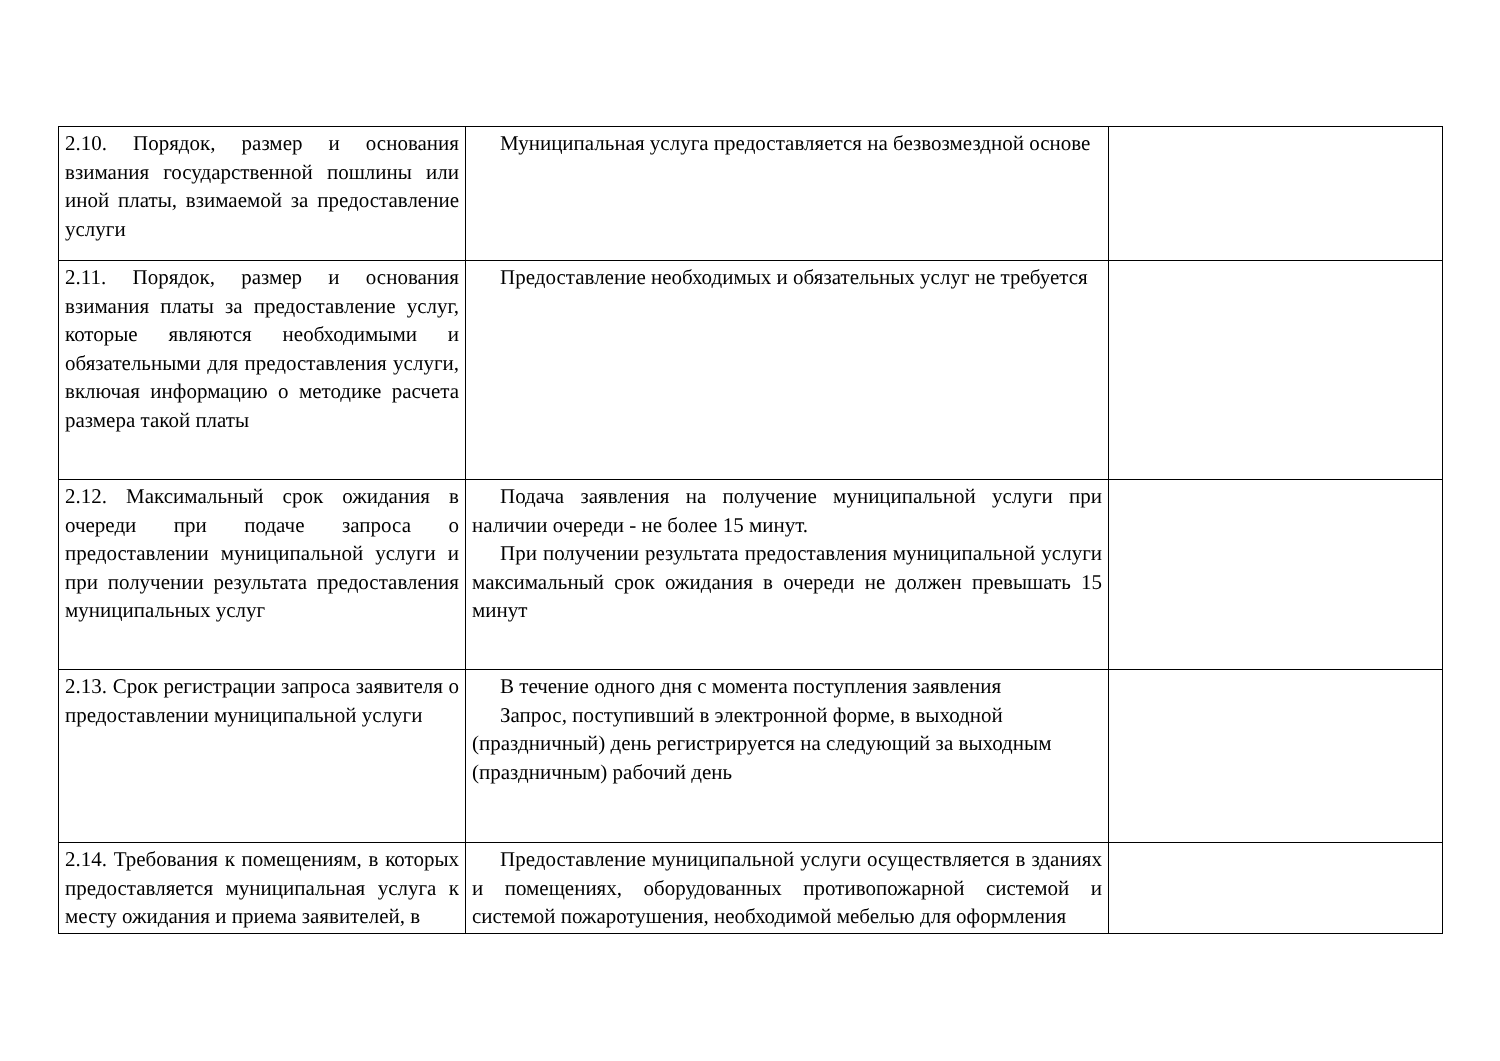| 2.10. Порядок, размер и основания взимания государственной пошлины или иной платы, взимаемой за предоставление услуги | Муниципальная услуга предоставляется на безвозмездной основе | |
| 2.11. Порядок, размер и основания взимания платы за предоставление услуг, которые являются необходимыми и обязательными для предоставления услуги, включая информацию о методике расчета размера такой платы | Предоставление необходимых и обязательных услуг не требуется | |
| 2.12. Максимальный срок ожидания в очереди при подаче запроса о предоставлении муниципальной услуги и при получении результата предоставления муниципальных услуг | Подача заявления на получение муниципальной услуги при наличии очереди - не более 15 минут. При получении результата предоставления муниципальной услуги максимальный срок ожидания в очереди не должен превышать 15 минут | |
| 2.13. Срок регистрации запроса заявителя о предоставлении муниципальной услуги | В течение одного дня с момента поступления заявления Запрос, поступивший в электронной форме, в выходной (праздничный) день регистрируется на следующий за выходным (праздничным) рабочий день | |
| 2.14. Требования к помещениям, в которых предоставляется муниципальная услуга к месту ожидания и приема заявителей, в | Предоставление муниципальной услуги осуществляется в зданиях и помещениях, оборудованных противопожарной системой и системой пожаротушения, необходимой мебелью для оформления | |